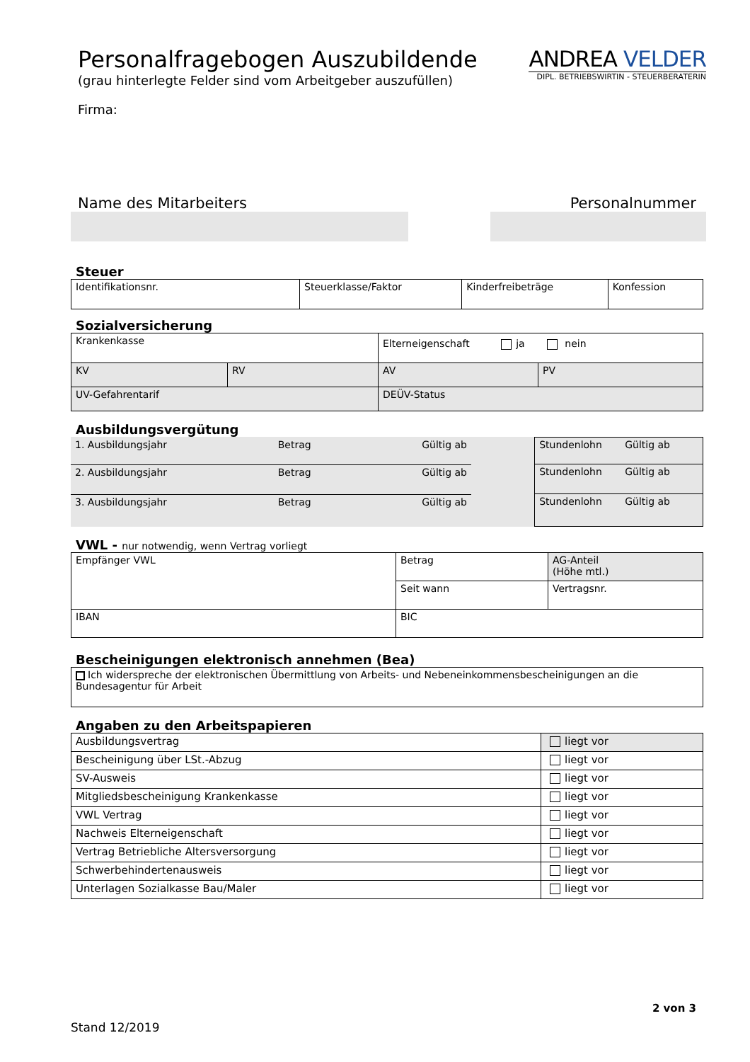Personalfragebogen Auszubildende
(grau hinterlegte Felder sind vom Arbeitgeber auszufüllen)
Firma:
ANDREA VELDER
DIPL. BETRIEBSWIRTIN - STEUERBERATERIN
Name des Mitarbeiters Personalnummer
Steuer
| Identifikationsnr. | Steuerklasse/Faktor | Kinderfreibeträge | Konfession |
Sozialversicherung
| Krankenkasse | | Elterneigenschaft ja nein | |
| KV | RV | AV | PV |
| UV-Gefahrentarif | | DEÜV-Status | |
Ausbildungsvergütung
| 1. Ausbildungsjahr Betrag Gültig ab | Stundenlohn Gültig ab |
| 2. Ausbildungsjahr Betrag Gültig ab | Stundenlohn Gültig ab |
| 3. Ausbildungsjahr Betrag Gültig ab | Stundenlohn Gültig ab |
VWL - nur notwendig, wenn Vertrag vorliegt
| Empfänger VWL | Betrag | AG-Anteil (Höhe mtl.) |
| | Seit wann | Vertragsnr. |
| IBAN | BIC | |
Bescheinigungen elektronisch annehmen (Bea)
| Ich widerspreche der elektronischen Übermittlung von Arbeits- und Nebeneinkommensbescheinigungen an die Bundesagentur für Arbeit |
Angaben zu den Arbeitspapieren
| Ausbildungsvertrag | liegt vor |
| Bescheinigung über LSt.-Abzug | liegt vor |
| SV-Ausweis | liegt vor |
| Mitgliedsbescheinigung Krankenkasse | liegt vor |
| VWL Vertrag | liegt vor |
| Nachweis Elterneigenschaft | liegt vor |
| Vertrag Betriebliche Altersversorgung | liegt vor |
| Schwerbehindertenausweis | liegt vor |
| Unterlagen Sozialkasse Bau/Maler | liegt vor |
2 von 3
Stand 12/2019